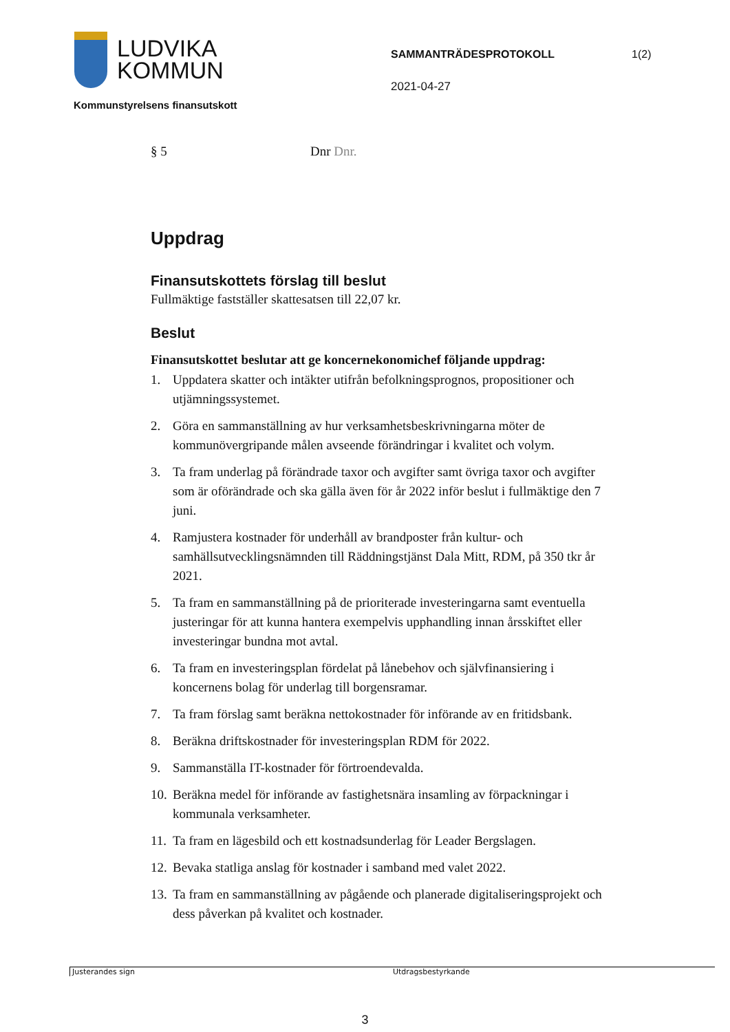LUDVIKA
KOMMUN
SAMMANTRÄDESPROTOKOLL
2021-04-27
1(2)
Kommunstyrelsens finansutskott
§ 5 Dnr Dnr.
Uppdrag
Finansutskottets förslag till beslut
Fullmäktige fastställer skattesatsen till 22,07 kr.
Beslut
Finansutskottet beslutar att ge koncernekonomichef följande uppdrag:
1. Uppdatera skatter och intäkter utifrån befolkningsprognos, propositioner och utjämningssystemet.
2. Göra en sammanställning av hur verksamhetsbeskrivningarna möter de kommunövergripande målen avseende förändringar i kvalitet och volym.
3. Ta fram underlag på förändrade taxor och avgifter samt övriga taxor och avgifter som är oförändrade och ska gälla även för år 2022 inför beslut i fullmäktige den 7 juni.
4. Ramjustera kostnader för underhåll av brandposter från kultur- och samhällsutvecklingsnämnden till Räddningstjänst Dala Mitt, RDM, på 350 tkr år 2021.
5. Ta fram en sammanställning på de prioriterade investeringarna samt eventuella justeringar för att kunna hantera exempelvis upphandling innan årsskiftet eller investeringar bundna mot avtal.
6. Ta fram en investeringsplan fördelat på lånebehov och självfinansiering i koncernens bolag för underlag till borgensramar.
7. Ta fram förslag samt beräkna nettokostnader för införande av en fritidsbank.
8. Beräkna driftskostnader för investeringsplan RDM för 2022.
9. Sammanställa IT-kostnader för förtroendevalda.
10. Beräkna medel för införande av fastighetsnära insamling av förpackningar i kommunala verksamheter.
11. Ta fram en lägesbild och ett kostnadsunderlag för Leader Bergslagen.
12. Bevaka statliga anslag för kostnader i samband med valet 2022.
13. Ta fram en sammanställning av pågående och planerade digitaliseringsprojekt och dess påverkan på kvalitet och kostnader.
Justerandes sign Utdragsbestyrkande
3